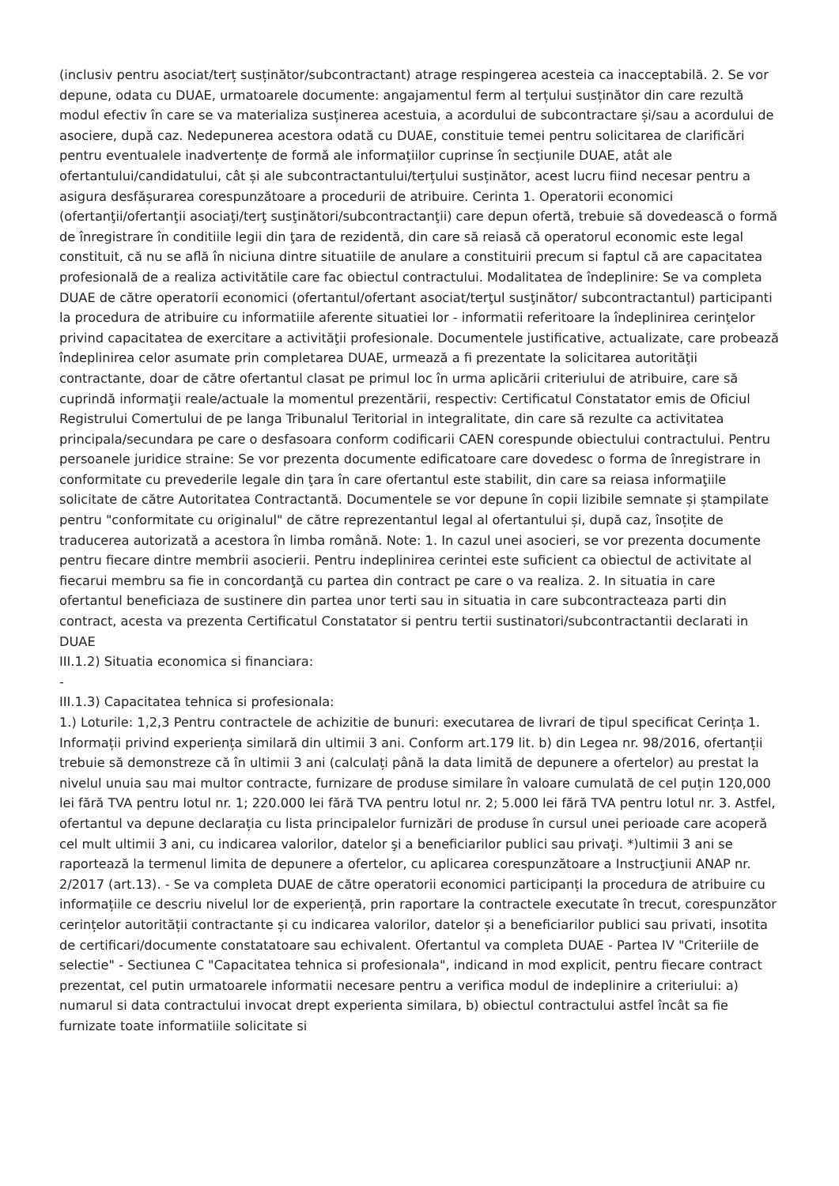(inclusiv pentru asociat/terț susținător/subcontractant) atrage respingerea acesteia ca inacceptabilă. 2. Se vor depune, odata cu DUAE, urmatoarele documente: angajamentul ferm al terțului susținător din care rezultă modul efectiv în care se va materializa susținerea acestuia, a acordului de subcontractare și/sau a acordului de asociere, după caz. Nedepunerea acestora odată cu DUAE, constituie temei pentru solicitarea de clarificări pentru eventualele inadvertențe de formă ale informațiilor cuprinse în secțiunile DUAE, atât ale ofertantului/candidatului, cât și ale subcontractantului/terțului susținător, acest lucru fiind necesar pentru a asigura desfășurarea corespunzătoare a procedurii de atribuire. Cerinta 1. Operatorii economici (ofertanţii/ofertanţii asociaţi/terţ susţinători/subcontractanţii) care depun ofertă, trebuie să dovedească o formă de înregistrare în conditiile legii din ţara de rezidentă, din care să reiasă că operatorul economic este legal constituit, că nu se află în niciuna dintre situatiile de anulare a constituirii precum si faptul că are capacitatea profesională de a realiza activitătile care fac obiectul contractului. Modalitatea de îndeplinire: Se va completa DUAE de către operatorii economici (ofertantul/ofertant asociat/terţul susţinător/ subcontractantul) participanti la procedura de atribuire cu informatiile aferente situatiei lor - informatii referitoare la îndeplinirea cerinţelor privind capacitatea de exercitare a activităţii profesionale. Documentele justificative, actualizate, care probează îndeplinirea celor asumate prin completarea DUAE, urmează a fi prezentate la solicitarea autorităţii contractante, doar de către ofertantul clasat pe primul loc în urma aplicării criteriului de atribuire, care să cuprindă informaţii reale/actuale la momentul prezentării, respectiv: Certificatul Constatator emis de Oficiul Registrului Comertului de pe langa Tribunalul Teritorial in integralitate, din care să rezulte ca activitatea principala/secundara pe care o desfasoara conform codificarii CAEN corespunde obiectului contractului. Pentru persoanele juridice straine: Se vor prezenta documente edificatoare care dovedesc o forma de înregistrare in conformitate cu prevederile legale din ţara în care ofertantul este stabilit, din care sa reiasa informaţiile solicitate de către Autoritatea Contractantă. Documentele se vor depune în copii lizibile semnate și ștampilate pentru "conformitate cu originalul" de către reprezentantul legal al ofertantului și, după caz, însoțite de traducerea autorizată a acestora în limba română. Note: 1. In cazul unei asocieri, se vor prezenta documente pentru fiecare dintre membrii asocierii. Pentru indeplinirea cerintei este suficient ca obiectul de activitate al fiecarui membru sa fie in concordanţă cu partea din contract pe care o va realiza. 2. In situatia in care ofertantul beneficiaza de sustinere din partea unor terti sau in situatia in care subcontracteaza parti din contract, acesta va prezenta Certificatul Constatator si pentru tertii sustinatori/subcontractantii declarati in DUAE
III.1.2) Situatia economica si financiara:
-
III.1.3) Capacitatea tehnica si profesionala:
1.) Loturile: 1,2,3 Pentru contractele de achizitie de bunuri: executarea de livrari de tipul specificat Cerința 1. Informații privind experiența similară din ultimii 3 ani. Conform art.179 lit. b) din Legea nr. 98/2016, ofertanții trebuie să demonstreze că în ultimii 3 ani (calculați până la data limită de depunere a ofertelor) au prestat la nivelul unuia sau mai multor contracte, furnizare de produse similare în valoare cumulată de cel puțin 120,000 lei fără TVA pentru lotul nr. 1; 220.000 lei fără TVA pentru lotul nr. 2; 5.000 lei fără TVA pentru lotul nr. 3. Astfel, ofertantul va depune declarația cu lista principalelor furnizări de produse în cursul unei perioade care acoperă cel mult ultimii 3 ani, cu indicarea valorilor, datelor şi a beneficiarilor publici sau privaţi. *)ultimii 3 ani se raportează la termenul limita de depunere a ofertelor, cu aplicarea corespunzătoare a Instrucţiunii ANAP nr. 2/2017 (art.13). - Se va completa DUAE de către operatorii economici participanți la procedura de atribuire cu informațiile ce descriu nivelul lor de experiență, prin raportare la contractele executate în trecut, corespunzător cerințelor autorității contractante și cu indicarea valorilor, datelor și a beneficiarilor publici sau privati, insotita de certificari/documente constatatoare sau echivalent. Ofertantul va completa DUAE - Partea IV "Criteriile de selectie" - Sectiunea C "Capacitatea tehnica si profesionala", indicand in mod explicit, pentru fiecare contract prezentat, cel putin urmatoarele informatii necesare pentru a verifica modul de indeplinire a criteriului: a) numarul si data contractului invocat drept experienta similara, b) obiectul contractului astfel încât sa fie furnizate toate informatiile solicitate si